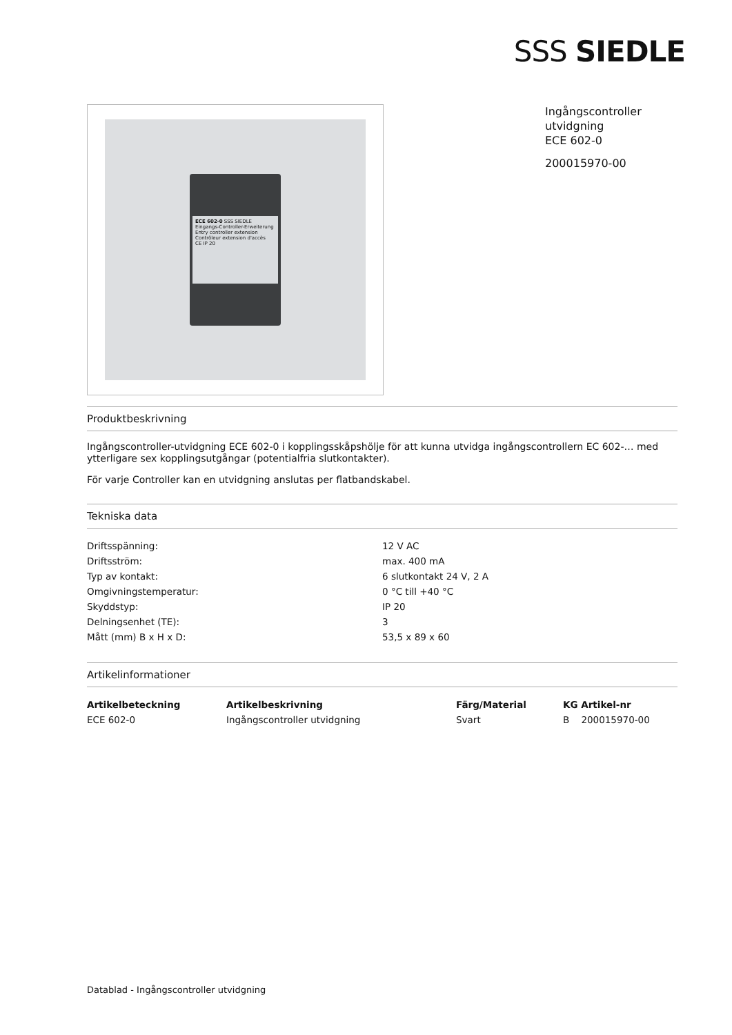SSS SIEDLE
ECE 602-0 SSS SIEDLE
Eingangs-Controller-Erweiterung
Entry controller extension
Contrôleur extension d'accès
CE IP 20
Ingångscontroller
utvidgning
ECE 602-0
200015970-00
Produktbeskrivning
Ingångscontroller-utvidgning ECE 602-0 i kopplingsskåpshölje för att kunna utvidga ingångscontrollern EC 602-… med ytterligare sex kopplingsutgångar (potentialfria slutkontakter).
För varje Controller kan en utvidgning anslutas per flatbandskabel.
Tekniska data
| Driftsspänning: | 12 V AC |
| Driftsström: | max. 400 mA |
| Typ av kontakt: | 6 slutkontakt 24 V, 2 A |
| Omgivningstemperatur: | 0 °C till +40 °C |
| Skyddstyp: | IP 20 |
| Delningsenhet (TE): | 3 |
| Mått (mm) B x H x D: | 53,5 x 89 x 60 |
Artikelinformationer
| Artikelbeteckning | Artikelbeskrivning | Färg/Material | KG Artikel-nr |
| --- | --- | --- | --- |
| ECE 602-0 | Ingångscontroller utvidgning | Svart | B 200015970-00 |
Datablad - Ingångscontroller utvidgning